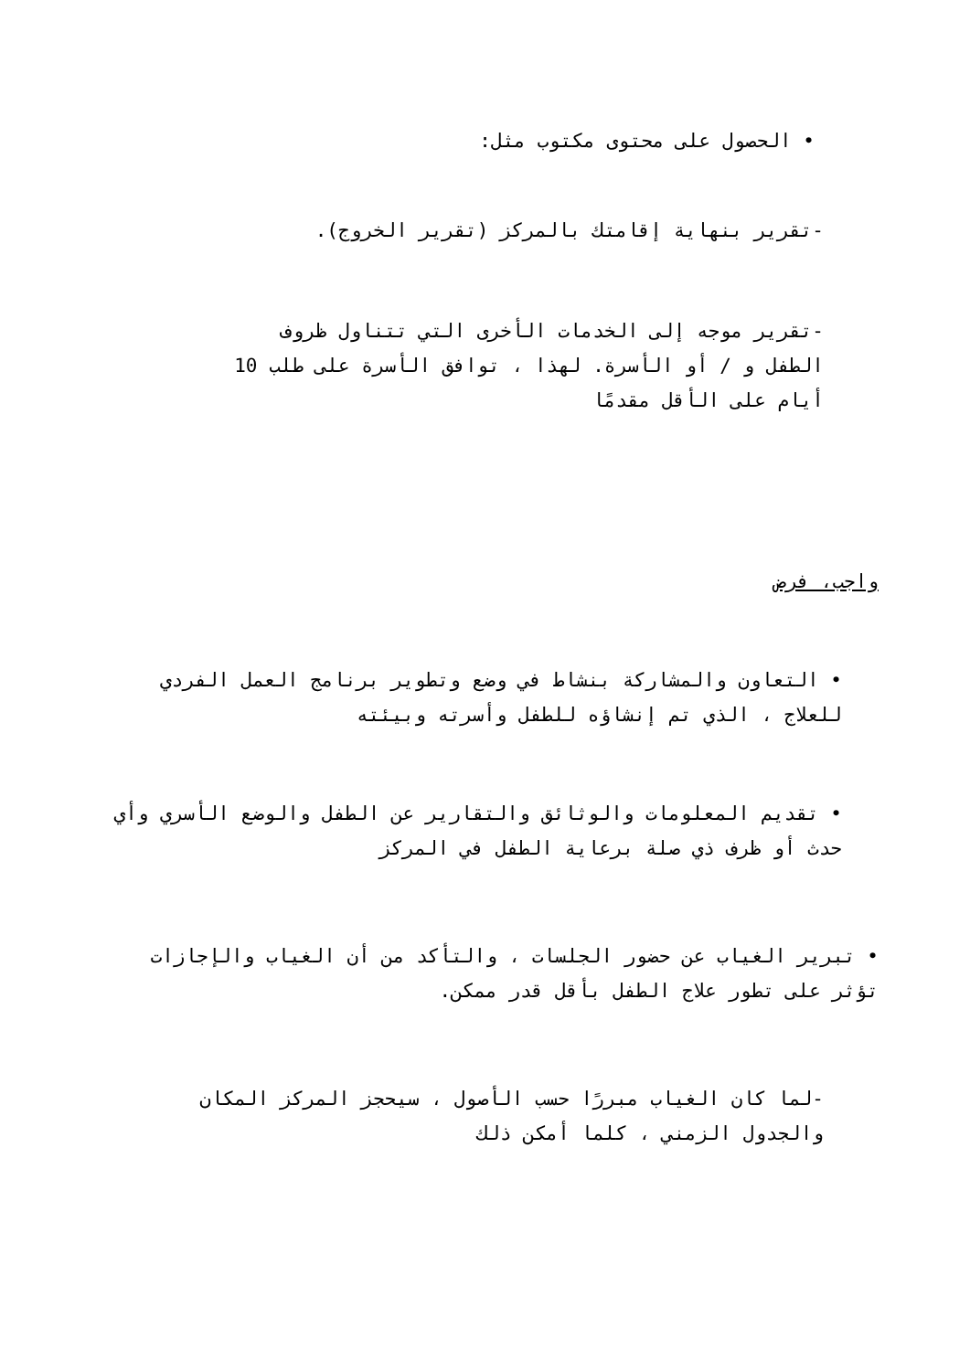• الحصول على محتوى مكتوب مثل:
-تقرير بنهاية إقامتك بالمركز (تقرير الخروج).
-تقرير موجه إلى الخدمات الأخرى التي تتناول ظروف الطفل و / أو الأسرة. لهذا ، توافق الأسرة على طلب 10 أيام على الأقل مقدمًا
واجب، فرض
• التعاون والمشاركة بنشاط في وضع وتطوير برنامج العمل الفردي للعلاج ، الذي تم إنشاؤه للطفل وأسرته وبيئته
• تقديم المعلومات والوثائق والتقارير عن الطفل والوضع الأسري وأي حدث أو ظرف ذي صلة برعاية الطفل في المركز
• تبرير الغياب عن حضور الجلسات ، والتأكد من أن الغياب والإجازات تؤثر على تطور علاج الطفل بأقل قدر ممكن.
-لما كان الغياب مبررًا حسب الأصول ، سيحجز المركز المكان والجدول الزمني ، كلما أمكن ذلك